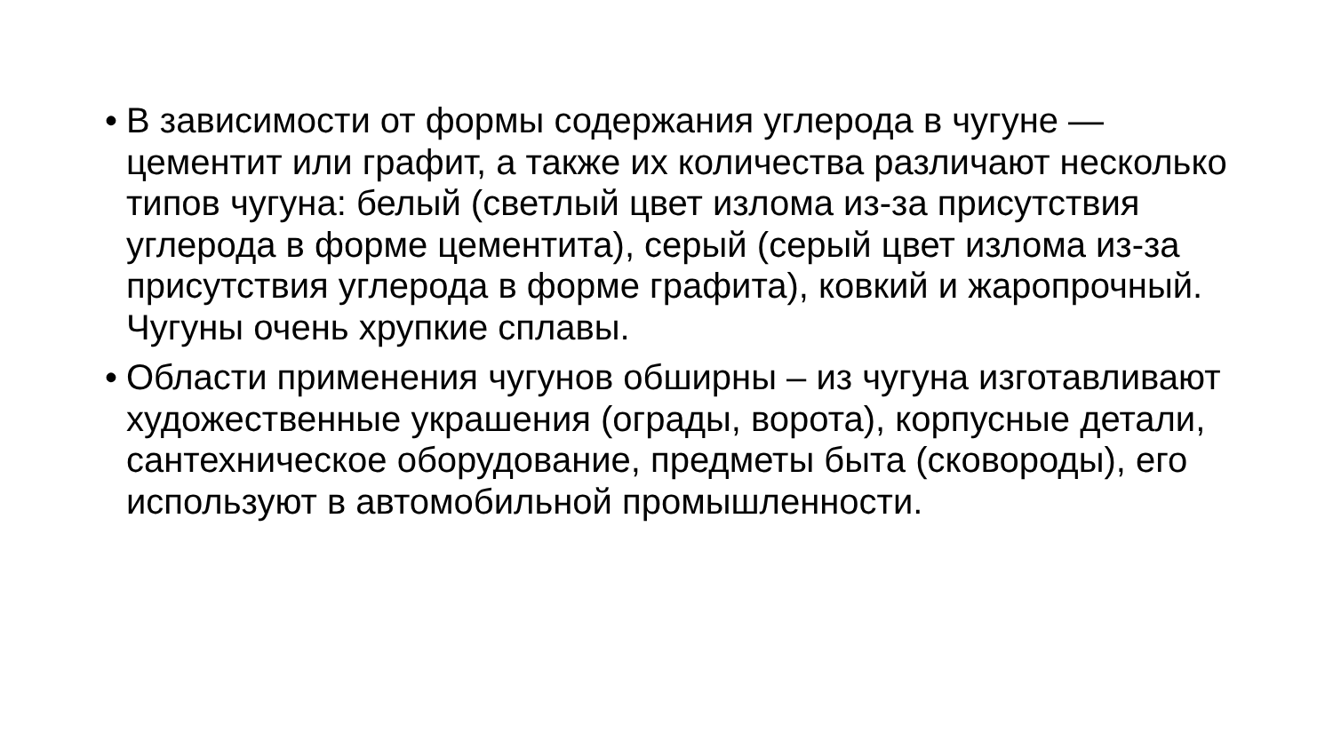• В зависимости от формы содержания углерода в чугуне — цементит или графит, а также их количества различают несколько типов чугуна: белый (светлый цвет излома из-за присутствия углерода в форме цементита), серый (серый цвет излома из-за присутствия углерода в форме графита), ковкий и жаропрочный. Чугуны очень хрупкие сплавы.
• Области применения чугунов обширны – из чугуна изготавливают художественные украшения (ограды, ворота), корпусные детали, сантехническое оборудование, предметы быта (сковороды), его используют в автомобильной промышленности.